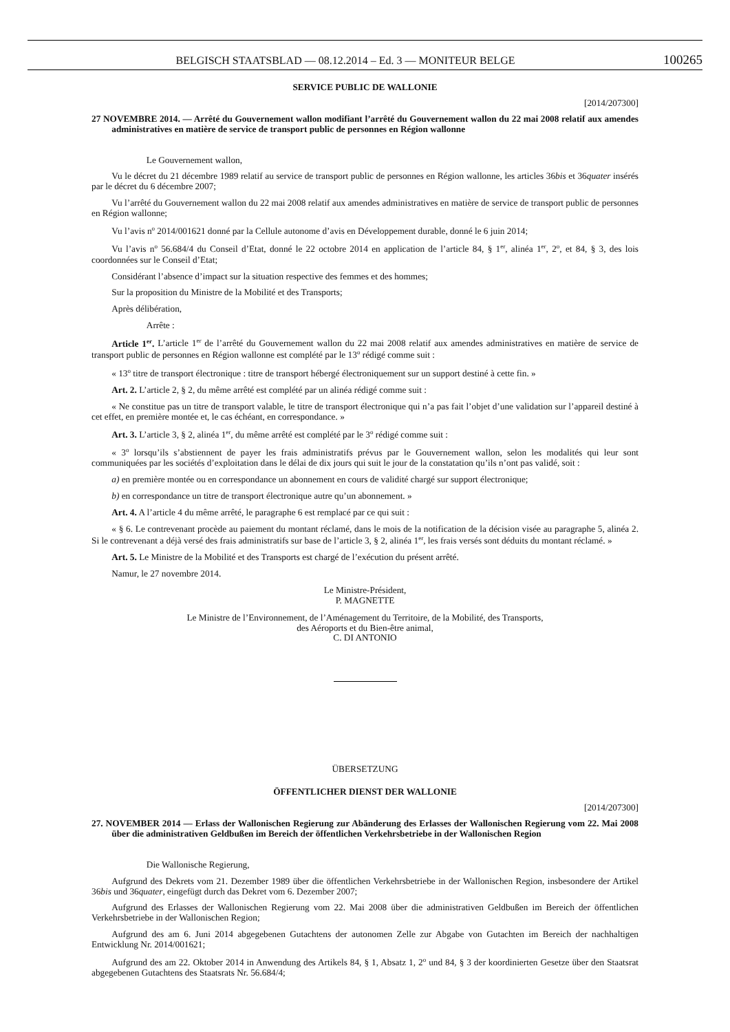BELGISCH STAATSBLAD — 08.12.2014 – Ed. 3 — MONITEUR BELGE 100265
SERVICE PUBLIC DE WALLONIE
[2014/207300]
27 NOVEMBRE 2014. — Arrêté du Gouvernement wallon modifiant l’arrêté du Gouvernement wallon du 22 mai 2008 relatif aux amendes administratives en matière de service de transport public de personnes en Région wallonne
Le Gouvernement wallon,
Vu le décret du 21 décembre 1989 relatif au service de transport public de personnes en Région wallonne, les articles 36bis et 36quater insérés par le décret du 6 décembre 2007;
Vu l’arrêté du Gouvernement wallon du 22 mai 2008 relatif aux amendes administratives en matière de service de transport public de personnes en Région wallonne;
Vu l’avis n<sup>o</sup> 2014/001621 donné par la Cellule autonome d’avis en Développement durable, donné le 6 juin 2014;
Vu l’avis n<sup>o</sup> 56.684/4 du Conseil d’Etat, donné le 22 octobre 2014 en application de l’article 84, § 1<sup>er</sup>, alinéa 1<sup>er</sup>, 2<sup>o</sup>, et 84, § 3, des lois coordonnées sur le Conseil d’Etat;
Considérant l’absence d’impact sur la situation respective des femmes et des hommes;
Sur la proposition du Ministre de la Mobilité et des Transports;
Après délibération,
Arrête :
Article 1<sup>er</sup>. L’article 1<sup>er</sup> de l’arrêté du Gouvernement wallon du 22 mai 2008 relatif aux amendes administratives en matière de service de transport public de personnes en Région wallonne est complété par le 13<sup>o</sup> rédigé comme suit :
« 13<sup>o</sup> titre de transport électronique : titre de transport hébergé électroniquement sur un support destiné à cette fin. »
Art. 2. L’article 2, § 2, du même arrêté est complété par un alinéa rédigé comme suit :
« Ne constitue pas un titre de transport valable, le titre de transport électronique qui n’a pas fait l’objet d’une validation sur l’appareil destiné à cet effet, en première montée et, le cas échéant, en correspondance. »
Art. 3. L’article 3, § 2, alinéa 1<sup>er</sup>, du même arrêté est complété par le 3<sup>o</sup> rédigé comme suit :
« 3<sup>o</sup> lorsqu’ils s’abstiennent de payer les frais administratifs prévus par le Gouvernement wallon, selon les modalités qui leur sont communiquées par les sociétés d’exploitation dans le délai de dix jours qui suit le jour de la constatation qu’ils n’ont pas validé, soit :
a) en première montée ou en correspondance un abonnement en cours de validité chargé sur support électronique;
b) en correspondance un titre de transport électronique autre qu’un abonnement. »
Art. 4. A l’article 4 du même arrêté, le paragraphe 6 est remplacé par ce qui suit :
« § 6. Le contrevenant procède au paiement du montant réclamé, dans le mois de la notification de la décision visée au paragraphe 5, alinéa 2. Si le contrevenant a déjà versé des frais administratifs sur base de l’article 3, § 2, alinéa 1<sup>er</sup>, les frais versés sont déduits du montant réclamé. »
Art. 5. Le Ministre de la Mobilité et des Transports est chargé de l’exécution du présent arrêté.
Namur, le 27 novembre 2014.
Le Ministre-Président,
P. MAGNETTE
Le Ministre de l’Environnement, de l’Aménagement du Territoire, de la Mobilité, des Transports,
des Aéroports et du Bien-être animal,
C. DI ANTONIO
ÜBERSETZUNG
ÖFFENTLICHER DIENST DER WALLONIE
[2014/207300]
27. NOVEMBER 2014 — Erlass der Wallonischen Regierung zur Abänderung des Erlasses der Wallonischen Regierung vom 22. Mai 2008 über die administrativen Geldbußen im Bereich der öffentlichen Verkehrsbetriebe in der Wallonischen Region
Die Wallonische Regierung,
Aufgrund des Dekrets vom 21. Dezember 1989 über die öffentlichen Verkehrsbetriebe in der Wallonischen Region, insbesondere der Artikel 36bis und 36quater, eingefügt durch das Dekret vom 6. Dezember 2007;
Aufgrund des Erlasses der Wallonischen Regierung vom 22. Mai 2008 über die administrativen Geldbußen im Bereich der öffentlichen Verkehrsbetriebe in der Wallonischen Region;
Aufgrund des am 6. Juni 2014 abgegebenen Gutachtens der autonomen Zelle zur Abgabe von Gutachten im Bereich der nachhaltigen Entwicklung Nr. 2014/001621;
Aufgrund des am 22. Oktober 2014 in Anwendung des Artikels 84, § 1, Absatz 1, 2<sup>o</sup> und 84, § 3 der koordinierten Gesetze über den Staatsrat abgegebenen Gutachtens des Staatsrats Nr. 56.684/4;